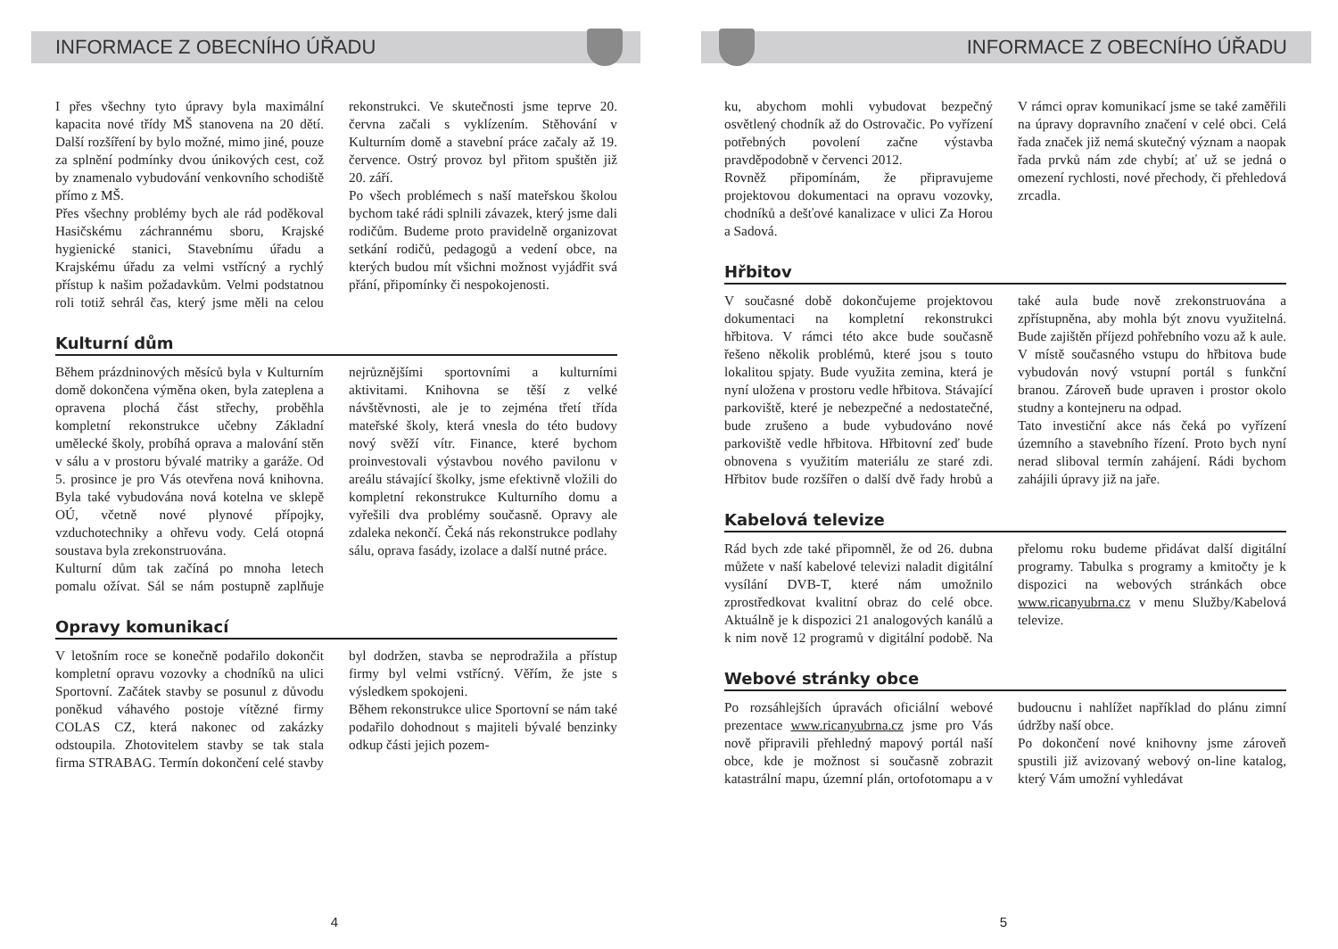INFORMACE Z OBECNÍHO ÚŘADU
I přes všechny tyto úpravy byla maximální kapacita nové třídy MŠ stanovena na 20 dětí. Další rozšíření by bylo možné, mimo jiné, pouze za splnění podmínky dvou únikových cest, což by znamenalo vybudování venkovního schodiště přímo z MŠ.
Přes všechny problémy bych ale rád poděkoval Hasičskému záchrannému sboru, Krajské hygienické stanici, Stavebnímu úřadu a Krajskému úřadu za velmi vstřícný a rychlý přístup k našim požadavkům. Velmi podstatnou roli totiž sehrál čas, který jsme měli na celou rekonstrukci. Ve skutečnosti jsme teprve 20. června začali s vyklízením. Stěhování v Kulturním domě a stavební práce začaly až 19. července. Ostrý provoz byl přitom spuštěn již 20. září.
Po všech problémech s naší mateřskou školou bychom také rádi splnili závazek, který jsme dali rodičům. Budeme proto pravidelně organizovat setkání rodičů, pedagogů a vedení obce, na kterých budou mít všichni možnost vyjádřit svá přání, připomínky či nespokojenosti.
Kulturní dům
Během prázdninových měsíců byla v Kulturním domě dokončena výměna oken, byla zateplena a opravena plochá část střechy, proběhla kompletní rekonstrukce učebny Základní umělecké školy, probíhá oprava a malování stěn v sálu a v prostoru bývalé matriky a garáže. Od 5. prosince je pro Vás otevřena nová knihovna. Byla také vybudována nová kotelna ve sklepě OÚ, včetně nové plynové přípojky, vzduchotechniky a ohřevu vody. Celá otopná soustava byla zrekonstruována.
Kulturní dům tak začíná po mnoha letech pomalu ožívat. Sál se nám postupně zaplňuje nejrůznějšími sportovními a kulturními aktivitami. Knihovna se těší z velké návštěvnosti, ale je to zejména třetí třída mateřské školy, která vnesla do této budovy nový svěží vítr. Finance, které bychom proinvestovali výstavbou nového pavilonu v areálu stávající školky, jsme efektivně vložili do kompletní rekonstrukce Kulturního domu a vyřešili dva problémy současně. Opravy ale zdaleka nekončí. Čeká nás rekonstrukce podlahy sálu, oprava fasády, izolace a další nutné práce.
Opravy komunikací
V letošním roce se konečně podařilo dokončit kompletní opravu vozovky a chodníků na ulici Sportovní. Začátek stavby se posunul z důvodu poněkud váhavého postoje vítězné firmy COLAS CZ, která nakonec od zakázky odstoupila. Zhotovitelem stavby se tak stala firma STRABAG. Termín dokončení celé stavby byl dodržen, stavba se neprodražila a přístup firmy byl velmi vstřícný. Věřím, že jste s výsledkem spokojeni.
Během rekonstrukce ulice Sportovní se nám také podařilo dohodnout s majiteli bývalé benzinky odkup části jejich pozem-
4
INFORMACE Z OBECNÍHO ÚŘADU
ku, abychom mohli vybudovat bezpečný osvětlený chodník až do Ostrovačic. Po vyřízení potřebných povolení začne výstavba pravděpodobně v červenci 2012.
Rovněž připomínám, že připravujeme projektovou dokumentaci na opravu vozovky, chodníků a dešťové kanalizace v ulici Za Horou a Sadová.
V rámci oprav komunikací jsme se také zaměřili na úpravy dopravního značení v celé obci. Celá řada značek již nemá skutečný význam a naopak řada prvků nám zde chybí; ať už se jedná o omezení rychlosti, nové přechody, či přehledová zrcadla.
Hřbitov
V současné době dokončujeme projektovou dokumentaci na kompletní rekonstrukci hřbitova. V rámci této akce bude současně řešeno několik problémů, které jsou s touto lokalitou spjaty. Bude využita zemina, která je nyní uložena v prostoru vedle hřbitova. Stávající parkoviště, které je nebezpečné a nedostatečné, bude zrušeno a bude vybudováno nové parkoviště vedle hřbitova. Hřbitovní zeď bude obnovena s využitím materiálu ze staré zdi. Hřbitov bude rozšířen o další dvě řady hrobů a také aula bude nově zrekonstruována a zpřístupněna, aby mohla být znovu využitelná. Bude zajištěn příjezd pohřebního vozu až k aule. V místě současného vstupu do hřbitova bude vybudován nový vstupní portál s funkční branou. Zároveň bude upraven i prostor okolo studny a kontejneru na odpad.
Tato investiční akce nás čeká po vyřízení územního a stavebního řízení. Proto bych nyní nerad sliboval termín zahájení. Rádi bychom zahájili úpravy již na jaře.
Kabelová televize
Rád bych zde také připomněl, že od 26. dubna můžete v naší kabelové televizi naladit digitální vysílání DVB-T, které nám umožnilo zprostředkovat kvalitní obraz do celé obce. Aktuálně je k dispozici 21 analogových kanálů a k nim nově 12 programů v digitální podobě. Na přelomu roku budeme přidávat další digitální programy. Tabulka s programy a kmitočty je k dispozici na webových stránkách obce www.ricanyubrna.cz v menu Služby/Kabelová televize.
Webové stránky obce
Po rozsáhlejších úpravách oficiální webové prezentace www.ricanyubrna.cz jsme pro Vás nově připravili přehledný mapový portál naší obce, kde je možnost si současně zobrazit katastrální mapu, územní plán, ortofotomapu a v budoucnu i nahlížet například do plánu zimní údržby naší obce.
Po dokončení nové knihovny jsme zároveň spustili již avizovaný webový on-line katalog, který Vám umožní vyhledávat
5